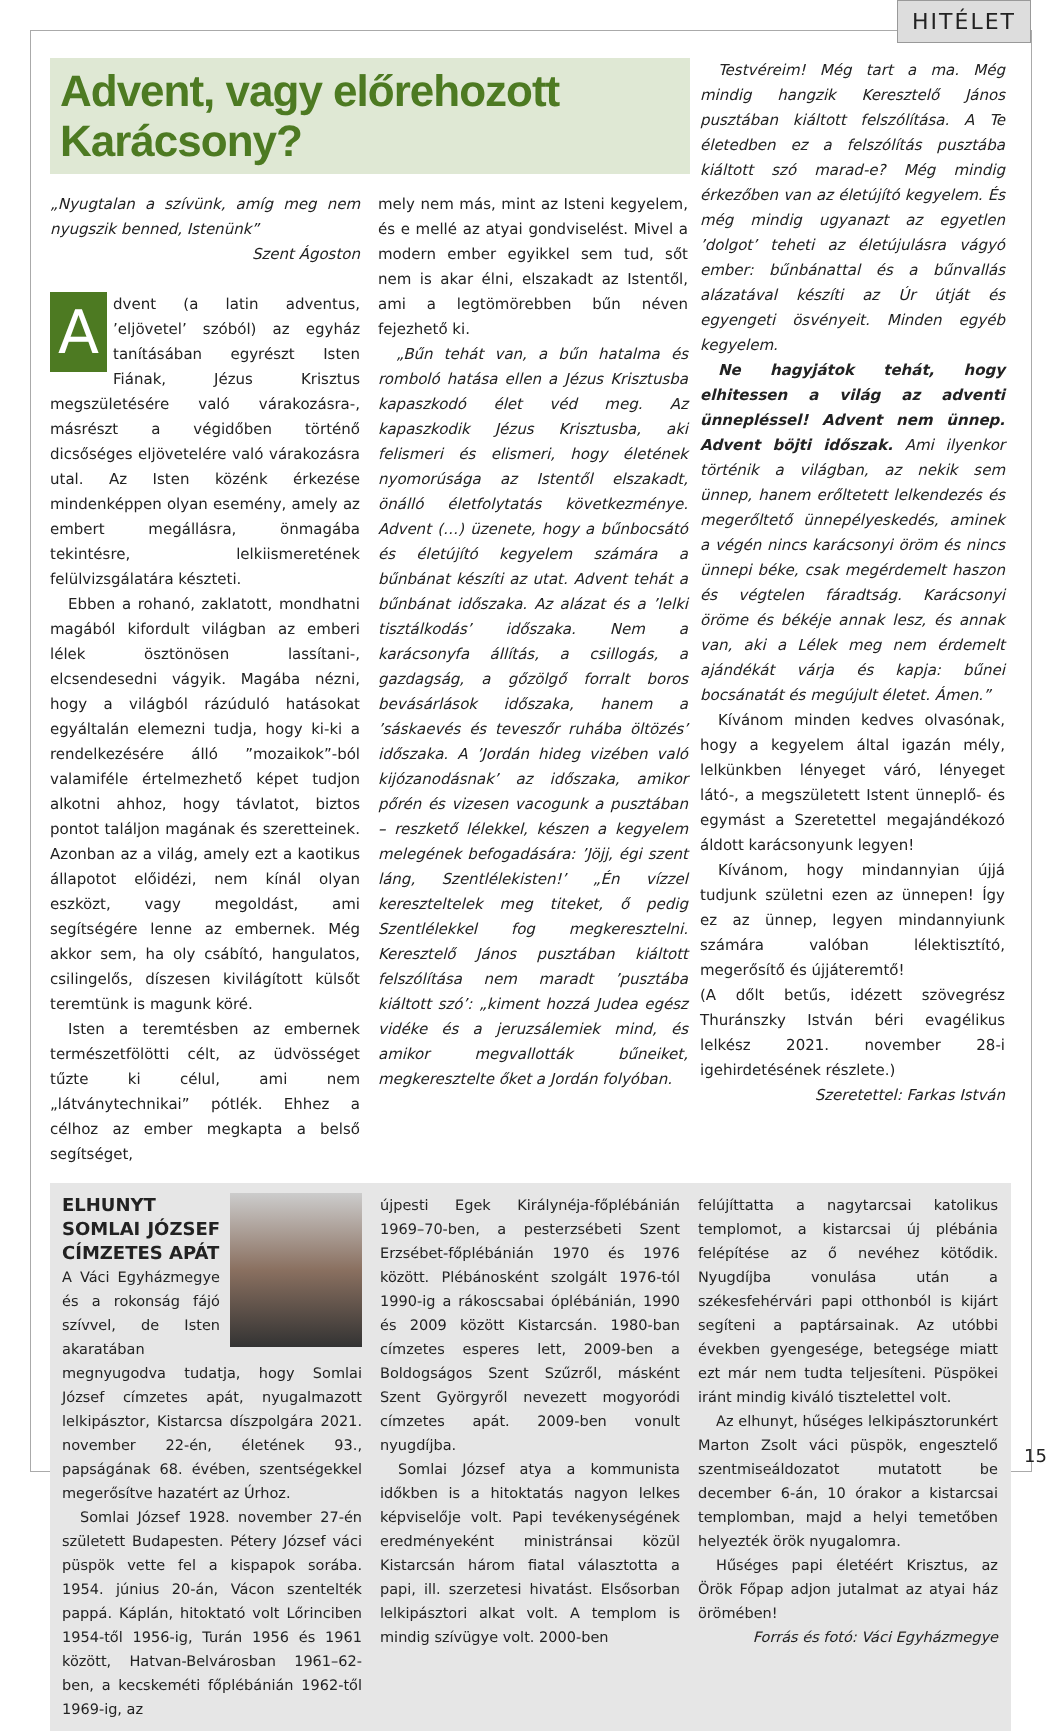HITÉLET
Advent, vagy előrehozott Karácsony?
„Nyugtalan a szívünk, amíg meg nem nyugszik benned, Istenünk”
Szent Ágoston
Advent (a latin adventus, ’eljövetel’ szóból) az egyház tanításában egyrészt Isten Fiának, Jézus Krisztus megszületésére való várakozásra-, másrészt a végidőben történő dicsőséges eljövetelére való várakozásra utal. Az Isten közénk érkezése mindenképpen olyan esemény, amely az embert megállásra, önmagába tekintésre, lelkiismeretének felülvizsgálatára készteti.
Ebben a rohanó, zaklatott, mondhatni magából kifordult világban az emberi lélek ösztönösen lassítani-, elcsendesedni vágyik. Magába nézni, hogy a világból rázúduló hatásokat egyáltalán elemezni tudja, hogy ki-ki a rendelkezésére álló ”mozaikok”-ból valamiféle értelmezhető képet tudjon alkotni ahhoz, hogy távlatot, biztos pontot találjon magának és szeretteinek. Azonban az a világ, amely ezt a kaotikus állapotot előidézi, nem kínál olyan eszközt, vagy megoldást, ami segítségére lenne az embernek. Még akkor sem, ha oly csábító, hangulatos, csilingelős, díszesen kivilágított külsőt teremtünk is magunk köré.
Isten a teremtésben az embernek természetfölötti célt, az üdvösséget tűzte ki célul, ami nem „látványtechnikai” pótlék. Ehhez a célhoz az ember megkapta a belső segítséget,
mely nem más, mint az Isteni kegyelem, és e mellé az atyai gondviselést. Mivel a modern ember egyikkel sem tud, sőt nem is akar élni, elszakadt az Istentől, ami a legtömörebben bűn néven fejezhető ki.
„Bűn tehát van, a bűn hatalma és romboló hatása ellen a Jézus Krisztusba kapaszkodó élet véd meg. Az kapaszkodik Jézus Krisztusba, aki felismeri és elismeri, hogy életének nyomorúsága az Istentől elszakadt, önálló életfolytatás következménye. Advent (…) üzenete, hogy a bűnbocsátó és életújító kegyelem számára a bűnbánat készíti az utat. Advent tehát a bűnbánat időszaka. Az alázat és a ’lelki tisztálkodás’ időszaka. Nem a karácsonyfa állítás, a csillogás, a gazdagság, a gőzölgő forralt boros bevásárlások időszaka, hanem a ’sáskaevés és teveszőr ruhába öltözés’ időszaka. A ’Jordán hideg vizében való kijózanodásnak’ az időszaka, amikor pőrén és vizesen vacogunk a pusztában – reszkető lélekkel, készen a kegyelem melegének befogadására: ’Jöjj, égi szent láng, Szentlélekisten!’ „Én vízzel kereszteltelek meg titeket, ő pedig Szentlélekkel fog megkeresztelni. Keresztelő János pusztában kiáltott felszólítása nem maradt ’pusztába kiáltott szó’: „kiment hozzá Judea egész vidéke és a jeruzsálemiek mind, és amikor megvallották bűneiket, megkeresztelte őket a Jordán folyóban.
Testvéreim! Még tart a ma. Még mindig hangzik Keresztelő János pusztában kiáltott felszólítása. A Te életedben ez a felszólítás pusztába kiáltott szó marad-e? Még mindig érkezőben van az életújító kegyelem. És még mindig ugyanazt az egyetlen ’dolgot’ teheti az életújulásra vágyó ember: bűnbánattal és a bűnvallás alázatával készíti az Úr útját és egyengeti ösvényeit. Minden egyéb kegyelem.
Ne hagyjátok tehát, hogy elhitessen a világ az adventi ünnepléssel! Advent nem ünnep. Advent böjti időszak. Ami ilyenkor történik a világban, az nekik sem ünnep, hanem erőltetett lelkendezés és megerőltető ünnepélyeskedés, aminek a végén nincs karácsonyi öröm és nincs ünnepi béke, csak megérdemelt haszon és végtelen fáradtság. Karácsonyi öröme és békéje annak lesz, és annak van, aki a Lélek meg nem érdemelt ajándékát várja és kapja: bűnei bocsánatát és megújult életet. Ámen.”
Kívánom minden kedves olvasónak, hogy a kegyelem által igazán mély, lelkünkben lényeget váró, lényeget látó-, a megszületett Istent ünneplő- és egymást a Szeretettel megajándékozó áldott karácsonyunk legyen!
Kívánom, hogy mindannyian újjá tudjunk születni ezen az ünnepen! Így ez az ünnep, legyen mindannyiunk számára valóban lélektisztító, megerősítő és újjáteremtő!
(A dőlt betűs, idézett szövegrész Thuránszky István béri evagélikus lelkész 2021. november 28-i igehirdetésének részlete.)
Szeretettel: Farkas István
ELHUNYT SOMLAI JÓZSEF CÍMZETES APÁT
A Váci Egyházmegye és a rokonság fájó szívvel, de Isten akaratában megnyugodva tudatja, hogy Somlai József címzetes apát, nyugalmazott lelkipásztor, Kistarcsa díszpolgára 2021. november 22-én, életének 93., papságának 68. évében, szentségekkel megerősítve hazatért az Úrhoz.
Somlai József 1928. november 27-én született Budapesten. Pétery József váci püspök vette fel a kispapok sorába. 1954. június 20-án, Vácon szentelték pappá. Káplán, hitoktató volt Lőrinciben 1954-től 1956-ig, Turán 1956 és 1961 között, Hatvan-Belvárosban 1961–62-ben, a kecskeméti főplébánián 1962-től 1969-ig, az
újpesti Egek Királynéja-főplébánián 1969–70-ben, a pesterzsébeti Szent Erzsébet-főplébánián 1970 és 1976 között. Plébánosként szolgált 1976-tól 1990-ig a rákoscsabai óplébánián, 1990 és 2009 között Kistarcsán. 1980-ban címzetes esperes lett, 2009-ben a Boldogságos Szent Szűzről, másként Szent Györgyről nevezett mogyoródi címzetes apát. 2009-ben vonult nyugdíjba.
Somlai József atya a kommunista időkben is a hitoktatás nagyon lelkes képviselője volt. Papi tevékenységének eredményeként ministránsai közül Kistarcsán három fiatal választotta a papi, ill. szerzetesi hivatást. Elsősorban lelkipásztori alkat volt. A templom is mindig szívügye volt. 2000-ben
felújíttatta a nagytarcsai katolikus templomot, a kistarcsai új plébánia felépítése az ő nevéhez kötődik. Nyugdíjba vonulása után a székesfehérvári papi otthonból is kijárt segíteni a paptársainak. Az utóbbi években gyengesége, betegsége miatt ezt már nem tudta teljesíteni. Püspökei iránt mindig kiváló tisztelettel volt.
Az elhunyt, hűséges lelkipásztorunkért Marton Zsolt váci püspök, engesztelő szentmiseáldozatot mutatott be december 6-án, 10 órakor a kistarcsai templomban, majd a helyi temetőben helyezték örök nyugalomra.
Hűséges papi életéért Krisztus, az Örök Főpap adjon jutalmat az atyai ház örömében!
Forrás és fotó: Váci Egyházmegye
15